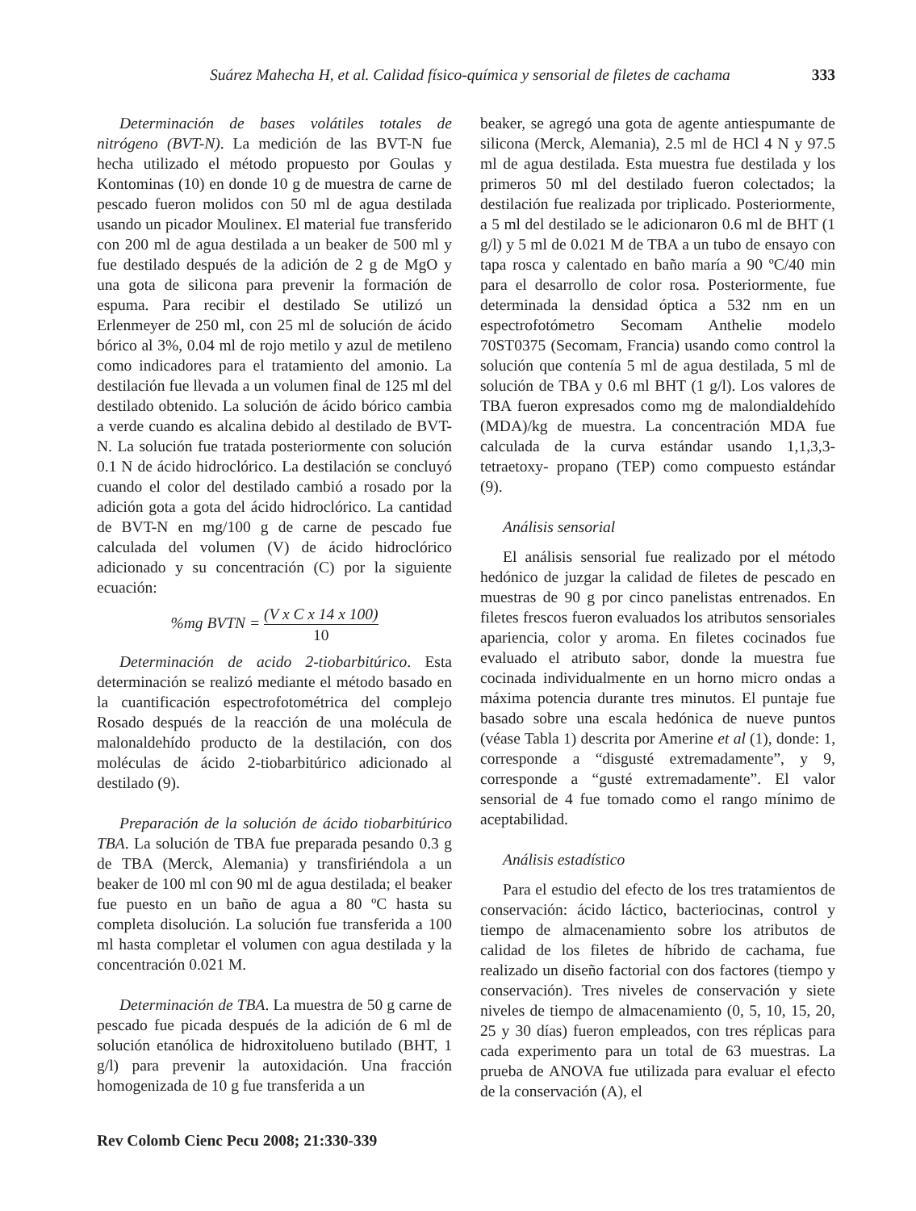Suárez Mahecha H, et al. Calidad físico-química y sensorial de filetes de cachama 333
Determinación de bases volátiles totales de nitrógeno (BVT-N). La medición de las BVT-N fue hecha utilizado el método propuesto por Goulas y Kontominas (10) en donde 10 g de muestra de carne de pescado fueron molidos con 50 ml de agua destilada usando un picador Moulinex. El material fue transferido con 200 ml de agua destilada a un beaker de 500 ml y fue destilado después de la adición de 2 g de MgO y una gota de silicona para prevenir la formación de espuma. Para recibir el destilado Se utilizó un Erlenmeyer de 250 ml, con 25 ml de solución de ácido bórico al 3%, 0.04 ml de rojo metilo y azul de metileno como indicadores para el tratamiento del amonio. La destilación fue llevada a un volumen final de 125 ml del destilado obtenido. La solución de ácido bórico cambia a verde cuando es alcalina debido al destilado de BVT-N. La solución fue tratada posteriormente con solución 0.1 N de ácido hidroclórico. La destilación se concluyó cuando el color del destilado cambió a rosado por la adición gota a gota del ácido hidroclórico. La cantidad de BVT-N en mg/100 g de carne de pescado fue calculada del volumen (V) de ácido hidroclórico adicionado y su concentración (C) por la siguiente ecuación:
%mg BVTN = (V x C x 14 x 100) 10
Determinación de acido 2-tiobarbitúrico. Esta determinación se realizó mediante el método basado en la cuantificación espectrofotométrica del complejo Rosado después de la reacción de una molécula de malonaldehído producto de la destilación, con dos moléculas de ácido 2-tiobarbitúrico adicionado al destilado (9).
Preparación de la solución de ácido tiobarbitúrico TBA. La solución de TBA fue preparada pesando 0.3 g de TBA (Merck, Alemania) y transfiriéndola a un beaker de 100 ml con 90 ml de agua destilada; el beaker fue puesto en un baño de agua a 80 ºC hasta su completa disolución. La solución fue transferida a 100 ml hasta completar el volumen con agua destilada y la concentración 0.021 M.
Determinación de TBA. La muestra de 50 g carne de pescado fue picada después de la adición de 6 ml de solución etanólica de hidroxitolueno butilado (BHT, 1 g/l) para prevenir la autoxidación. Una fracción homogenizada de 10 g fue transferida a un
beaker, se agregó una gota de agente antiespumante de silicona (Merck, Alemania), 2.5 ml de HCl 4 N y 97.5 ml de agua destilada. Esta muestra fue destilada y los primeros 50 ml del destilado fueron colectados; la destilación fue realizada por triplicado. Posteriormente, a 5 ml del destilado se le adicionaron 0.6 ml de BHT (1 g/l) y 5 ml de 0.021 M de TBA a un tubo de ensayo con tapa rosca y calentado en baño maría a 90 ºC/40 min para el desarrollo de color rosa. Posteriormente, fue determinada la densidad óptica a 532 nm en un espectrofotómetro Secomam Anthelie modelo 70ST0375 (Secomam, Francia) usando como control la solución que contenía 5 ml de agua destilada, 5 ml de solución de TBA y 0.6 ml BHT (1 g/l). Los valores de TBA fueron expresados como mg de malondialdehído (MDA)/kg de muestra. La concentración MDA fue calculada de la curva estándar usando 1,1,3,3-tetraetoxy- propano (TEP) como compuesto estándar (9).
Análisis sensorial
El análisis sensorial fue realizado por el método hedónico de juzgar la calidad de filetes de pescado en muestras de 90 g por cinco panelistas entrenados. En filetes frescos fueron evaluados los atributos sensoriales apariencia, color y aroma. En filetes cocinados fue evaluado el atributo sabor, donde la muestra fue cocinada individualmente en un horno micro ondas a máxima potencia durante tres minutos. El puntaje fue basado sobre una escala hedónica de nueve puntos (véase Tabla 1) descrita por Amerine et al (1), donde: 1, corresponde a “disgusté extremadamente”, y 9, corresponde a “gusté extremadamente”. El valor sensorial de 4 fue tomado como el rango mínimo de aceptabilidad.
Análisis estadístico
Para el estudio del efecto de los tres tratamientos de conservación: ácido láctico, bacteriocinas, control y tiempo de almacenamiento sobre los atributos de calidad de los filetes de híbrido de cachama, fue realizado un diseño factorial con dos factores (tiempo y conservación). Tres niveles de conservación y siete niveles de tiempo de almacenamiento (0, 5, 10, 15, 20, 25 y 30 días) fueron empleados, con tres réplicas para cada experimento para un total de 63 muestras. La prueba de ANOVA fue utilizada para evaluar el efecto de la conservación (A), el
Rev Colomb Cienc Pecu 2008; 21:330-339